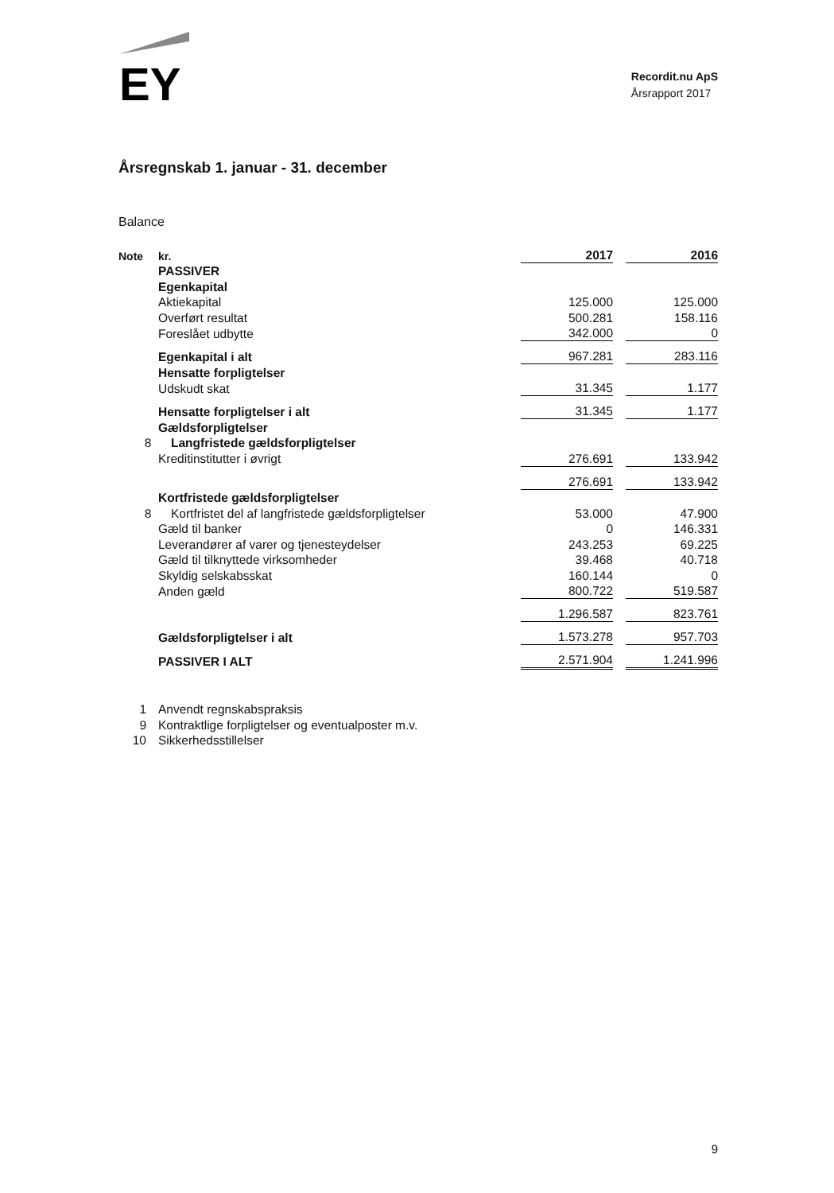EY
Recordit.nu ApS
Årsrapport 2017
Årsregnskab 1. januar - 31. december
Balance
| Note | kr. | 2017 | | 2016 |
| | PASSIVER | | | |
| | Egenkapital | | | |
| | Aktiekapital | 125.000 | | 125.000 |
| | Overført resultat | 500.281 | | 158.116 |
| | Foreslået udbytte | 342.000 | | 0 |
| | Egenkapital i alt | 967.281 | | 283.116 |
| | Hensatte forpligtelser | | | |
| | Udskudt skat | 31.345 | | 1.177 |
| | Hensatte forpligtelser i alt | 31.345 | | 1.177 |
| | Gældsforpligtelser | | | |
| 8 | Langfristede gældsforpligtelser | | | |
| | Kreditinstitutter i øvrigt | 276.691 | | 133.942 |
| | | 276.691 | | 133.942 |
| | Kortfristede gældsforpligtelser | | | |
| 8 | Kortfristet del af langfristede gældsforpligtelser | 53.000 | | 47.900 |
| | Gæld til banker | 0 | | 146.331 |
| | Leverandører af varer og tjenesteydelser | 243.253 | | 69.225 |
| | Gæld til tilknyttede virksomheder | 39.468 | | 40.718 |
| | Skyldig selskabsskat | 160.144 | | 0 |
| | Anden gæld | 800.722 | | 519.587 |
| | | 1.296.587 | | 823.761 |
| | Gældsforpligtelser i alt | 1.573.278 | | 957.703 |
| | PASSIVER I ALT | 2.571.904 | | 1.241.996 |
1 Anvendt regnskabspraksis
9 Kontraktlige forpligtelser og eventualposter m.v.
10 Sikkerhedsstillelser
9